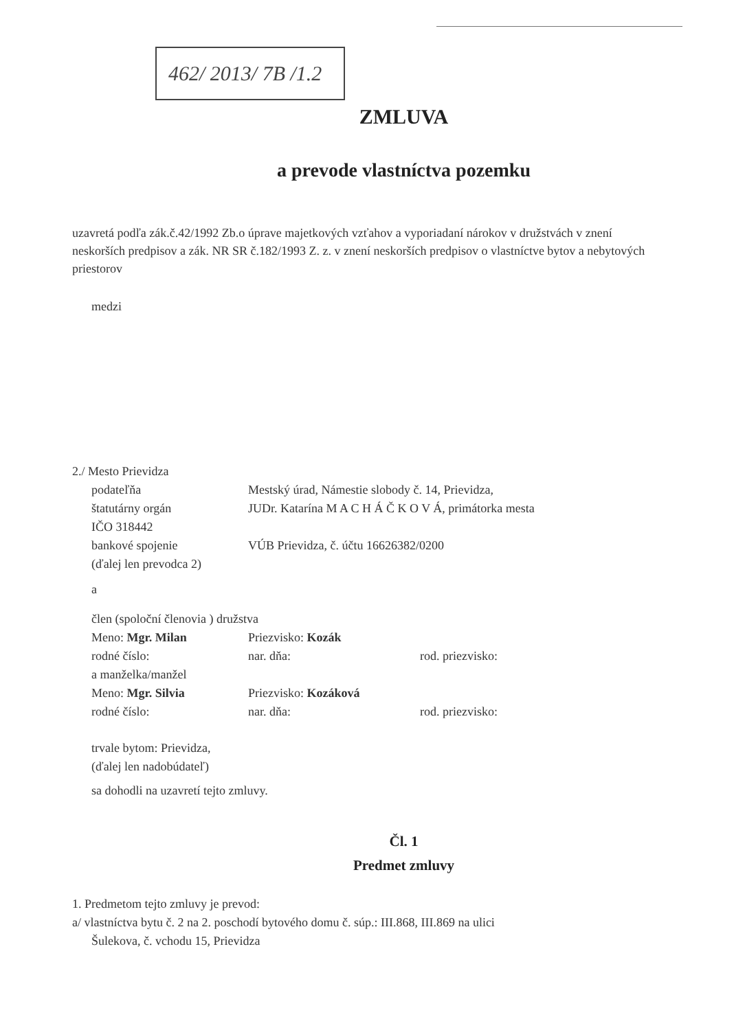462/ 2013/ 7B /1.2
ZMLUVA
a prevode vlastníctva pozemku
uzavretá podľa zák.č.42/1992 Zb.o úprave majetkových vzťahov a vyporiadaní nárokov v družstvách v znení neskorších predpisov a zák. NR SR č.182/1993 Z. z. v znení neskorších predpisov o vlastníctve bytov a nebytových priestorov
medzi
2./ Mesto Prievidza
podateľňa Mestský úrad, Námestie slobody č. 14, Prievidza,
štatutárny orgán JUDr. Katarína M A C H Á Č K O V Á, primátorka mesta
IČO 318442
bankové spojenie VÚB Prievidza, č. účtu 16626382/0200
(ďalej len prevodca 2)
a
člen (spoloční členovia ) družstva
Meno: Mgr. Milan Priezvisko: Kozák
rodné číslo: nar. dňa: rod. priezvisko:
a manželka/manžel
Meno: Mgr. Silvia Priezvisko: Kozáková
rodné číslo: nar. dňa: rod. priezvisko:
trvale bytom: Prievidza,
(ďalej len nadobúdateľ)
sa dohodli na uzavretí tejto zmluvy.
Čl. 1
Predmet zmluvy
1. Predmetom tejto zmluvy je prevod:
a/ vlastníctva bytu č. 2 na 2. poschodí bytového domu č. súp.: III.868, III.869 na ulici
Šulekova, č. vchodu 15, Prievidza